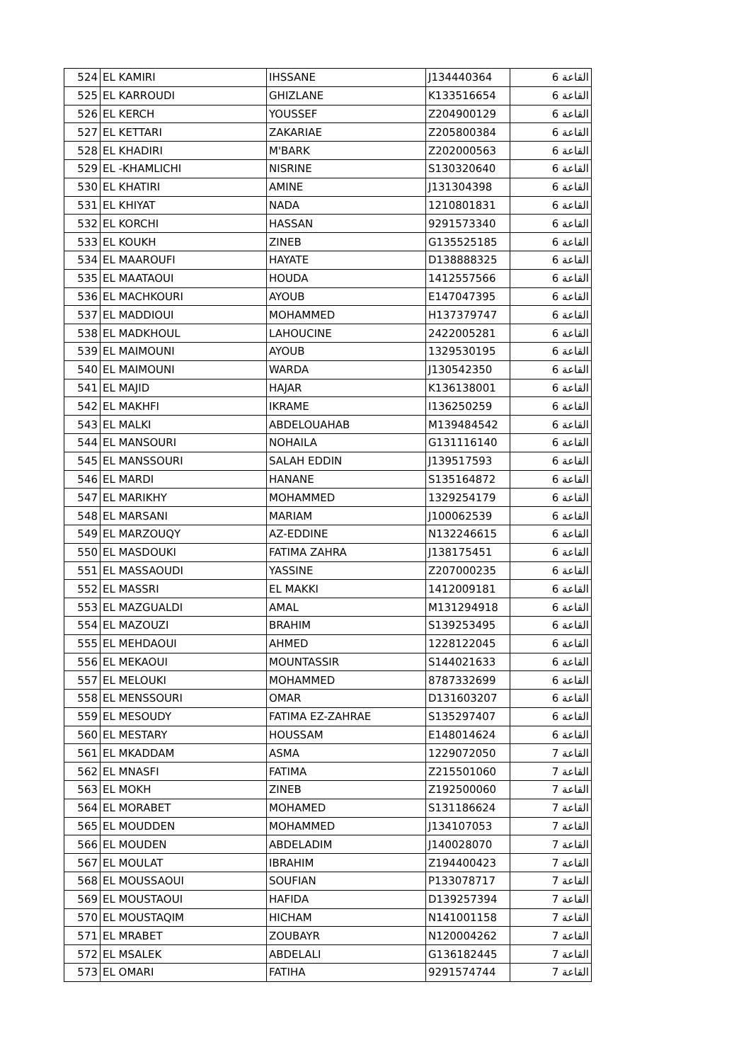| 524 | EL KAMIRI | IHSSANE | J134440364 | القاعة 6 |
| 525 | EL KARROUDI | GHIZLANE | K133516654 | القاعة 6 |
| 526 | EL KERCH | YOUSSEF | Z204900129 | القاعة 6 |
| 527 | EL KETTARI | ZAKARIAE | Z205800384 | القاعة 6 |
| 528 | EL KHADIRI | M'BARK | Z202000563 | القاعة 6 |
| 529 | EL -KHAMLICHI | NISRINE | S130320640 | القاعة 6 |
| 530 | EL KHATIRI | AMINE | J131304398 | القاعة 6 |
| 531 | EL KHIYAT | NADA | 1210801831 | القاعة 6 |
| 532 | EL KORCHI | HASSAN | 9291573340 | القاعة 6 |
| 533 | EL KOUKH | ZINEB | G135525185 | القاعة 6 |
| 534 | EL MAAROUFI | HAYATE | D138888325 | القاعة 6 |
| 535 | EL MAATAOUI | HOUDA | 1412557566 | القاعة 6 |
| 536 | EL MACHKOURI | AYOUB | E147047395 | القاعة 6 |
| 537 | EL MADDIOUI | MOHAMMED | H137379747 | القاعة 6 |
| 538 | EL MADKHOUL | LAHOUCINE | 2422005281 | القاعة 6 |
| 539 | EL MAIMOUNI | AYOUB | 1329530195 | القاعة 6 |
| 540 | EL MAIMOUNI | WARDA | J130542350 | القاعة 6 |
| 541 | EL MAJID | HAJAR | K136138001 | القاعة 6 |
| 542 | EL MAKHFI | IKRAME | I136250259 | القاعة 6 |
| 543 | EL MALKI | ABDELOUAHAB | M139484542 | القاعة 6 |
| 544 | EL MANSOURI | NOHAILA | G131116140 | القاعة 6 |
| 545 | EL MANSSOURI | SALAH EDDIN | J139517593 | القاعة 6 |
| 546 | EL MARDI | HANANE | S135164872 | القاعة 6 |
| 547 | EL MARIKHY | MOHAMMED | 1329254179 | القاعة 6 |
| 548 | EL MARSANI | MARIAM | J100062539 | القاعة 6 |
| 549 | EL MARZOUQY | AZ-EDDINE | N132246615 | القاعة 6 |
| 550 | EL MASDOUKI | FATIMA ZAHRA | J138175451 | القاعة 6 |
| 551 | EL MASSAOUDI | YASSINE | Z207000235 | القاعة 6 |
| 552 | EL MASSRI | EL MAKKI | 1412009181 | القاعة 6 |
| 553 | EL MAZGUALDI | AMAL | M131294918 | القاعة 6 |
| 554 | EL MAZOUZI | BRAHIM | S139253495 | القاعة 6 |
| 555 | EL MEHDAOUI | AHMED | 1228122045 | القاعة 6 |
| 556 | EL MEKAOUI | MOUNTASSIR | S144021633 | القاعة 6 |
| 557 | EL MELOUKI | MOHAMMED | 8787332699 | القاعة 6 |
| 558 | EL MENSSOURI | OMAR | D131603207 | القاعة 6 |
| 559 | EL MESOUDY | FATIMA EZ-ZAHRAE | S135297407 | القاعة 6 |
| 560 | EL MESTARY | HOUSSAM | E148014624 | القاعة 6 |
| 561 | EL MKADDAM | ASMA | 1229072050 | القاعة 7 |
| 562 | EL MNASFI | FATIMA | Z215501060 | القاعة 7 |
| 563 | EL MOKH | ZINEB | Z192500060 | القاعة 7 |
| 564 | EL MORABET | MOHAMED | S131186624 | القاعة 7 |
| 565 | EL MOUDDEN | MOHAMMED | J134107053 | القاعة 7 |
| 566 | EL MOUDEN | ABDELADIM | J140028070 | القاعة 7 |
| 567 | EL MOULAT | IBRAHIM | Z194400423 | القاعة 7 |
| 568 | EL MOUSSAOUI | SOUFIAN | P133078717 | القاعة 7 |
| 569 | EL MOUSTAOUI | HAFIDA | D139257394 | القاعة 7 |
| 570 | EL MOUSTAQIM | HICHAM | N141001158 | القاعة 7 |
| 571 | EL MRABET | ZOUBAYR | N120004262 | القاعة 7 |
| 572 | EL MSALEK | ABDELALI | G136182445 | القاعة 7 |
| 573 | EL OMARI | FATIHA | 9291574744 | القاعة 7 |